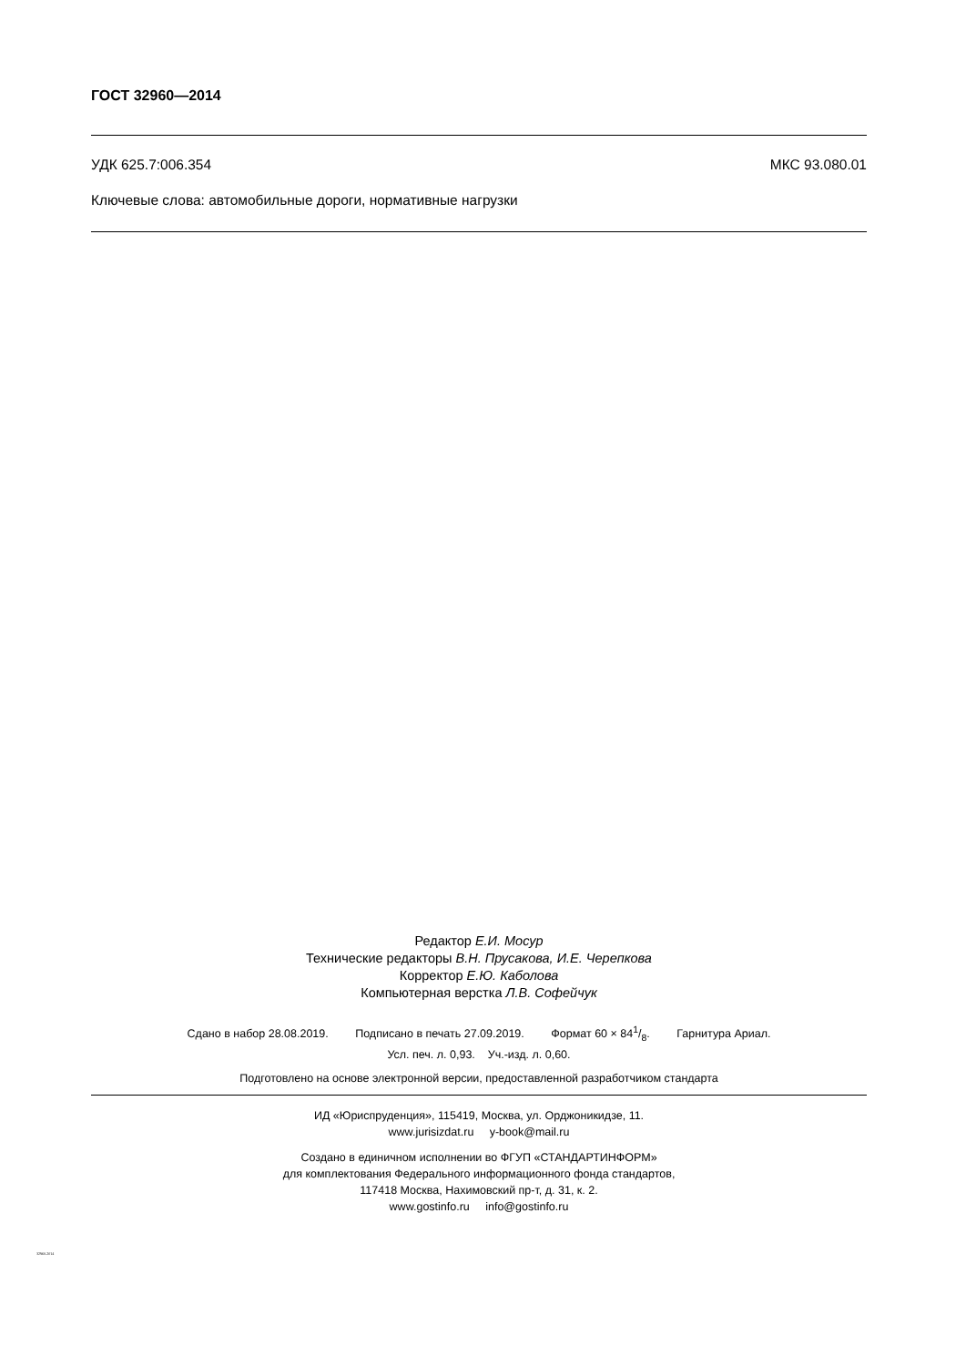ГОСТ 32960—2014
УДК 625.7:006.354 МКС 93.080.01
Ключевые слова: автомобильные дороги, нормативные нагрузки
Редактор Е.И. Мосур
Технические редакторы В.Н. Прусакова, И.Е. Черепкова
Корректор Е.Ю. Каболова
Компьютерная верстка Л.В. Софейчук
Сдано в набор 28.08.2019. Подписано в печать 27.09.2019. Формат 60 × 841/8. Гарнитура Ариал.
Усл. печ. л. 0,93. Уч.-изд. л. 0,60.
Подготовлено на основе электронной версии, предоставленной разработчиком стандарта
ИД «Юриспруденция», 115419, Москва, ул. Орджоникидзе, 11.
www.jurisizdat.ru y-book@mail.ru
Создано в единичном исполнении во ФГУП «СТАНДАРТИНФОРМ»
для комплектования Федерального информационного фонда стандартов,
117418 Москва, Нахимовский пр-т, д. 31, к. 2.
www.gostinfo.ru info@gostinfo.ru
32960-2014